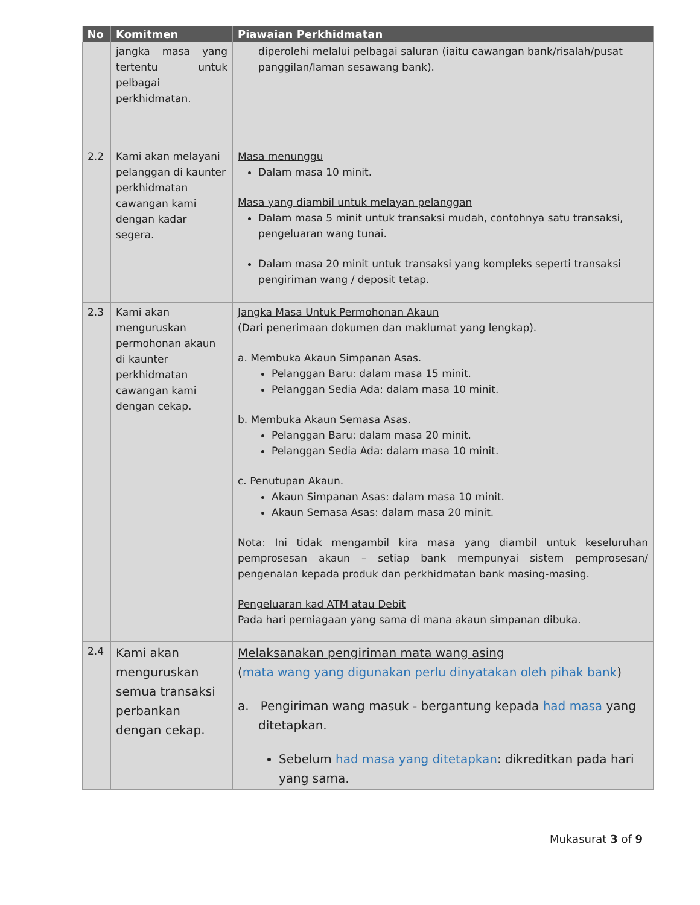| No | Komitmen | Piawaian Perkhidmatan |
| --- | --- | --- |
| | jangka masa yang tertentu untuk pelbagai perkhidmatan. | diperolehi melalui pelbagai saluran (iaitu cawangan bank/risalah/pusat panggilan/laman sesawang bank). |
| 2.2 | Kami akan melayani pelanggan di kaunter perkhidmatan cawangan kami dengan kadar segera. | Masa menunggu Dalam masa 10 minit. Masa yang diambil untuk melayan pelanggan Dalam masa 5 minit untuk transaksi mudah, contohnya satu transaksi, pengeluaran wang tunai. Dalam masa 20 minit untuk transaksi yang kompleks seperti transaksi pengiriman wang / deposit tetap. |
| 2.3 | Kami akan menguruskan permohonan akaun di kaunter perkhidmatan cawangan kami dengan cekap. | Jangka Masa Untuk Permohonan Akaun (Dari penerimaan dokumen dan maklumat yang lengkap). a. Membuka Akaun Simpanan Asas. Pelanggan Baru: dalam masa 15 minit. Pelanggan Sedia Ada: dalam masa 10 minit. b. Membuka Akaun Semasa Asas. Pelanggan Baru: dalam masa 20 minit. Pelanggan Sedia Ada: dalam masa 10 minit. c. Penutupan Akaun. Akaun Simpanan Asas: dalam masa 10 minit. Akaun Semasa Asas: dalam masa 20 minit. Nota: Ini tidak mengambil kira masa yang diambil untuk keseluruhan pemprosesan akaun – setiap bank mempunyai sistem pemprosesan/ pengenalan kepada produk dan perkhidmatan bank masing-masing. Pengeluaran kad ATM atau Debit Pada hari perniagaan yang sama di mana akaun simpanan dibuka. |
| 2.4 | Kami akan menguruskan semua transaksi perbankan dengan cekap. | Melaksanakan pengiriman mata wang asing ( mata wang yang digunakan perlu dinyatakan oleh pihak bank ) a. Pengiriman wang masuk - bergantung kepada had masa yang ditetapkan. Sebelum had masa yang ditetapkan : dikreditkan pada hari yang sama. |
Mukasurat 3 of 9